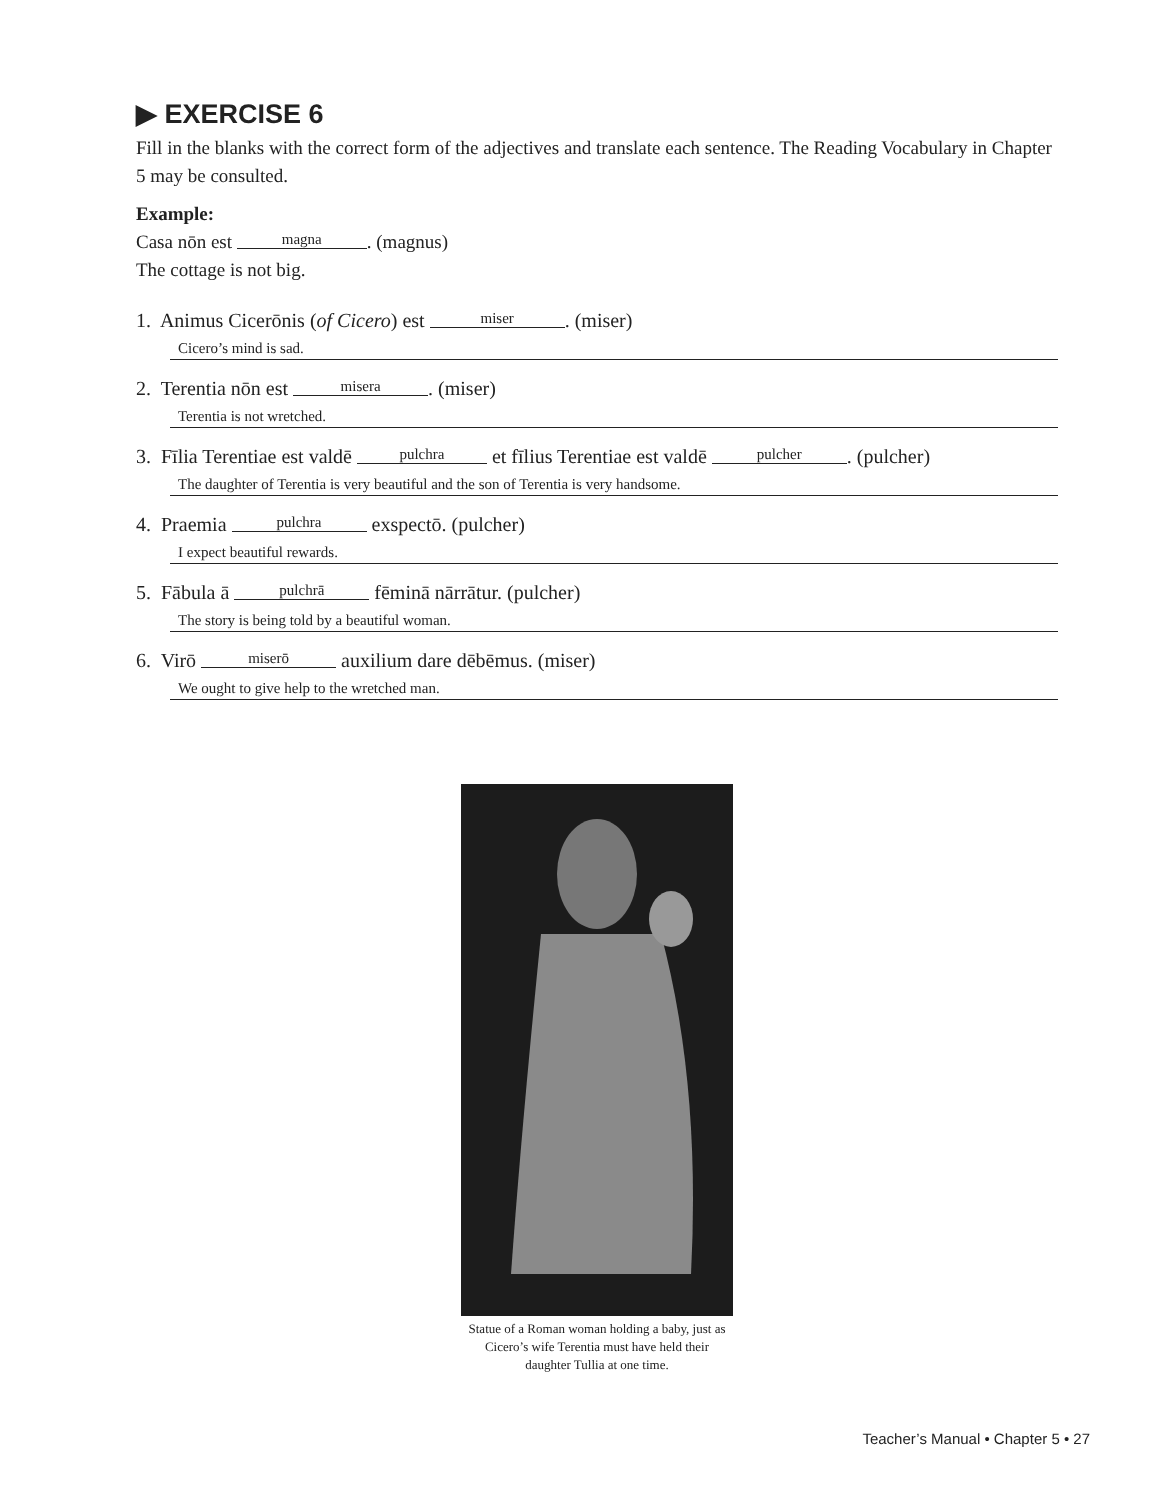▶ EXERCISE 6
Fill in the blanks with the correct form of the adjectives and translate each sentence. The Reading Vocabulary in Chapter 5 may be consulted.
Example:
Casa nōn est magna. (magnus)
The cottage is not big.
1. Animus Cicerōnis (of Cicero) est miser. (miser)
Cicero’s mind is sad.
2. Terentia nōn est misera. (miser)
Terentia is not wretched.
3. Fīlia Terentiae est valdē pulchra et fīlius Terentiae est valdē pulcher. (pulcher)
The daughter of Terentia is very beautiful and the son of Terentia is very handsome.
4. Praemia pulchra exspectō. (pulcher)
I expect beautiful rewards.
5. Fābula ā pulchrā fēminā nārrātur. (pulcher)
The story is being told by a beautiful woman.
6. Virō miserō auxilium dare dēbēmus. (miser)
We ought to give help to the wretched man.
Statue of a Roman woman holding a baby, just as Cicero’s wife Terentia must have held their daughter Tullia at one time.
Teacher’s Manual • Chapter 5 • 27